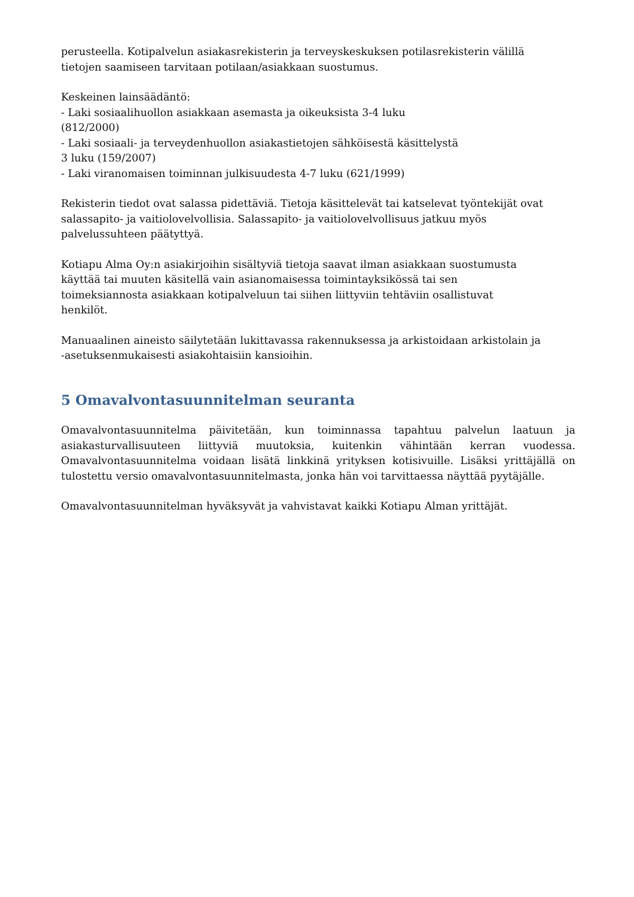perusteella. Kotipalvelun asiakasrekisterin ja terveyskeskuksen potilasrekisterin välillä
tietojen saamiseen tarvitaan potilaan/asiakkaan suostumus.
Keskeinen lainsäädäntö:
- Laki sosiaalihuollon asiakkaan asemasta ja oikeuksista 3-4 luku
(812/2000)
- Laki sosiaali- ja terveydenhuollon asiakastietojen sähköisestä käsittelystä
3 luku (159/2007)
- Laki viranomaisen toiminnan julkisuudesta 4-7 luku (621/1999)
Rekisterin tiedot ovat salassa pidettäviä. Tietoja käsittelevät tai katselevat työntekijät ovat
salassapito- ja vaitiolovelvollisia. Salassapito- ja vaitiolovelvollisuus jatkuu myös
palvelussuhteen päätyttyä.
Kotiapu Alma Oy:n asiakirjoihin sisältyviä tietoja saavat ilman asiakkaan suostumusta
käyttää tai muuten käsitellä vain asianomaisessa toimintayksikössä tai sen
toimeksiannosta asiakkaan kotipalveluun tai siihen liittyviin tehtäviin osallistuvat
henkilöt.
Manuaalinen aineisto säilytetään lukittavassa rakennuksessa ja arkistoidaan arkistolain ja
-asetuksenmukaisesti asiakohtaisiin kansioihin.
5 Omavalvontasuunnitelman seuranta
Omavalvontasuunnitelma päivitetään, kun toiminnassa tapahtuu palvelun laatuun ja asiakasturvallisuuteen liittyviä muutoksia, kuitenkin vähintään kerran vuodessa. Omavalvontasuunnitelma voidaan lisätä linkkinä yrityksen kotisivuille. Lisäksi yrittäjällä on tulostettu versio omavalvontasuunnitelmasta, jonka hän voi tarvittaessa näyttää pyytäjälle.
Omavalvontasuunnitelman hyväksyvät ja vahvistavat kaikki Kotiapu Alman yrittäjät.